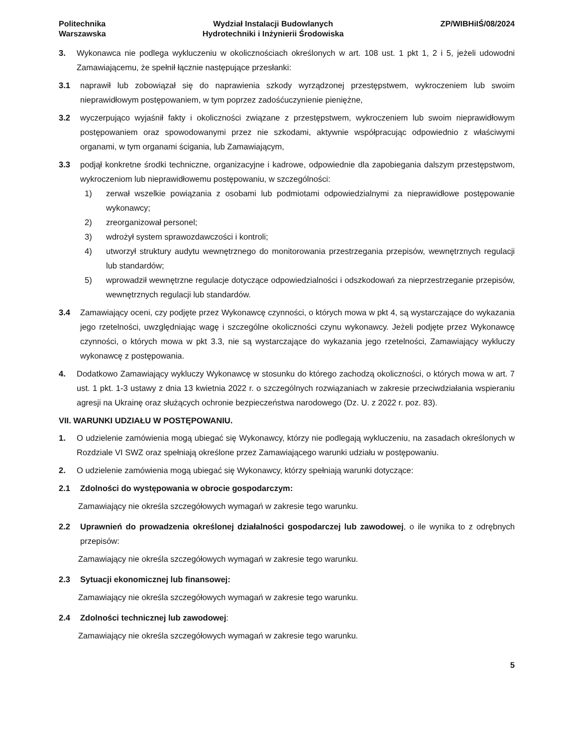Politechnika
Warszawska
Wydział Instalacji Budowlanych
Hydrotechniki i Inżynierii Środowiska
ZP/WIBHiIŚ/08/2024
3. Wykonawca nie podlega wykluczeniu w okolicznościach określonych w art. 108 ust. 1 pkt 1, 2 i 5, jeżeli udowodni Zamawiającemu, że spełnił łącznie następujące przesłanki:
3.1 naprawił lub zobowiązał się do naprawienia szkody wyrządzonej przestępstwem, wykroczeniem lub swoim nieprawidłowym postępowaniem, w tym poprzez zadośćuczynienie pieniężne,
3.2 wyczerpująco wyjaśnił fakty i okoliczności związane z przestępstwem, wykroczeniem lub swoim nieprawidłowym postępowaniem oraz spowodowanymi przez nie szkodami, aktywnie współpracując odpowiednio z właściwymi organami, w tym organami ścigania, lub Zamawiającym,
3.3 podjął konkretne środki techniczne, organizacyjne i kadrowe, odpowiednie dla zapobiegania dalszym przestępstwom, wykroczeniom lub nieprawidłowemu postępowaniu, w szczególności:
1) zerwał wszelkie powiązania z osobami lub podmiotami odpowiedzialnymi za nieprawidłowe postępowanie wykonawcy;
2) zreorganizował personel;
3) wdrożył system sprawozdawczości i kontroli;
4) utworzył struktury audytu wewnętrznego do monitorowania przestrzegania przepisów, wewnętrznych regulacji lub standardów;
5) wprowadził wewnętrzne regulacje dotyczące odpowiedzialności i odszkodowań za nieprzestrzeganie przepisów, wewnętrznych regulacji lub standardów.
3.4 Zamawiający oceni, czy podjęte przez Wykonawcę czynności, o których mowa w pkt 4, są wystarczające do wykazania jego rzetelności, uwzględniając wagę i szczególne okoliczności czynu wykonawcy. Jeżeli podjęte przez Wykonawcę czynności, o których mowa w pkt 3.3, nie są wystarczające do wykazania jego rzetelności, Zamawiający wykluczy wykonawcę z postępowania.
4. Dodatkowo Zamawiający wykluczy Wykonawcę w stosunku do którego zachodzą okoliczności, o których mowa w art. 7 ust. 1 pkt. 1-3 ustawy z dnia 13 kwietnia 2022 r. o szczególnych rozwiązaniach w zakresie przeciwdziałania wspieraniu agresji na Ukrainę oraz służących ochronie bezpieczeństwa narodowego (Dz. U. z 2022 r. poz. 83).
VII. WARUNKI UDZIAŁU W POSTĘPOWANIU.
1. O udzielenie zamówienia mogą ubiegać się Wykonawcy, którzy nie podlegają wykluczeniu, na zasadach określonych w Rozdziale VI SWZ oraz spełniają określone przez Zamawiającego warunki udziału w postępowaniu.
2. O udzielenie zamówienia mogą ubiegać się Wykonawcy, którzy spełniają warunki dotyczące:
2.1 Zdolności do występowania w obrocie gospodarczym:
Zamawiający nie określa szczegółowych wymagań w zakresie tego warunku.
2.2 Uprawnień do prowadzenia określonej działalności gospodarczej lub zawodowej, o ile wynika to z odrębnych przepisów:
Zamawiający nie określa szczegółowych wymagań w zakresie tego warunku.
2.3 Sytuacji ekonomicznej lub finansowej:
Zamawiający nie określa szczegółowych wymagań w zakresie tego warunku.
2.4 Zdolności technicznej lub zawodowej:
Zamawiający nie określa szczegółowych wymagań w zakresie tego warunku.
5